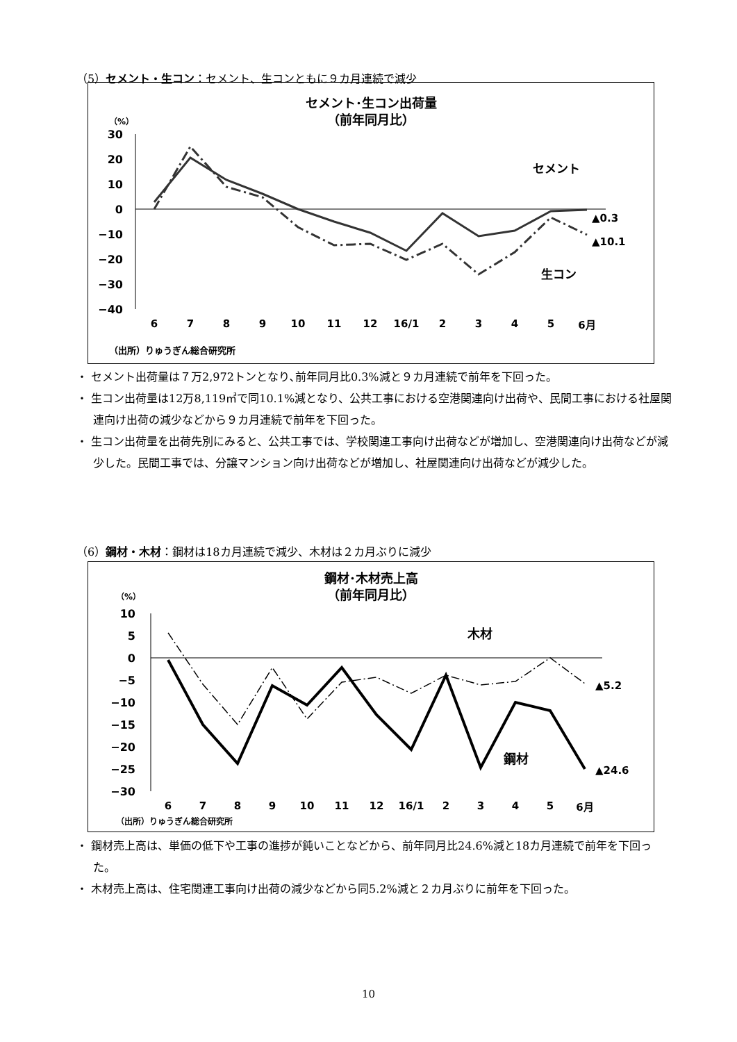（5）セメント・生コン：セメント、生コンともに９カ月連続で減少
セメント･生コン出荷量
（前年同月比）
（%）
30
20
10
0
−10
−20
−30
−40
セメント
生コン
▲0.3
▲10.1
6
7
8
9
10
11
12
16/1
2
3
4
5
6月
（出所）りゅうぎん総合研究所
・ セメント出荷量は７万2,972トンとなり､前年同月比0.3%減と９カ月連続で前年を下回った。
・ 生コン出荷量は12万8,119㎥で同10.1%減となり、公共工事における空港関連向け出荷や、民間工事における社屋関連向け出荷の減少などから９カ月連続で前年を下回った。
・ 生コン出荷量を出荷先別にみると、公共工事では、学校関連工事向け出荷などが増加し、空港関連向け出荷などが減少した。民間工事では、分譲マンション向け出荷などが増加し、社屋関連向け出荷などが減少した。
（6）鋼材・木材：鋼材は18カ月連続で減少、木材は２カ月ぶりに減少
鋼材･木材売上高
（前年同月比）
（%）
10
5
0
−5
−10
−15
−20
−25
−30
木材
鋼材
▲5.2
▲24.6
6
7
8
9
10
11
12
16/1
2
3
4
5
6月
（出所）りゅうぎん総合研究所
・ 鋼材売上高は、単価の低下や工事の進捗が鈍いことなどから、前年同月比24.6%減と18カ月連続で前年を下回った。
・ 木材売上高は、住宅関連工事向け出荷の減少などから同5.2%減と２カ月ぶりに前年を下回った。
10